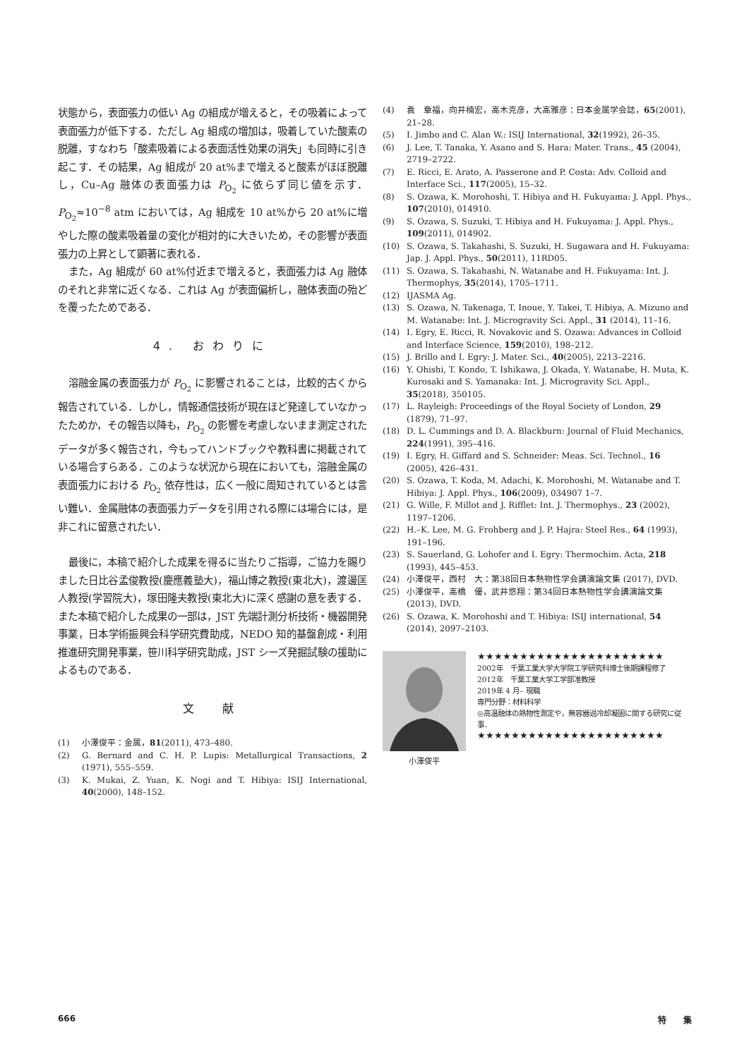状態から，表面張力の低い Ag の組成が増えると，その吸着によって表面張力が低下する．ただし Ag 組成の増加は，吸着していた酸素の脱離，すなわち「酸素吸着による表面活性効果の消失」も同時に引き起こす．その結果，Ag 組成が 20 at%まで増えると酸素がほぼ脱離し，Cu–Ag 融体の表面張力は P<sub>O<sub>2</sub></sub> に依らず同じ値を示す．P<sub>O<sub>2</sub></sub>≈10<sup>−8</sup> atm においては，Ag 組成を 10 at%から 20 at%に増やした際の酸素吸着量の変化が相対的に大きいため，その影響が表面張力の上昇として顕著に表れる．
また，Ag 組成が 60 at%付近まで増えると，表面張力は Ag 融体のそれと非常に近くなる．これは Ag が表面偏析し，融体表面の殆どを覆ったためである．
4. おわりに
溶融金属の表面張力が P<sub>O<sub>2</sub></sub> に影響されることは，比較的古くから報告されている．しかし，情報通信技術が現在ほど発達していなかったためか，その報告以降も，P<sub>O<sub>2</sub></sub> の影響を考慮しないまま測定されたデータが多く報告され，今もってハンドブックや教科書に掲載されている場合すらある．このような状況から現在においても，溶融金属の表面張力における P<sub>O<sub>2</sub></sub> 依存性は，広く一般に周知されているとは言い難い．金属融体の表面張力データを引用される際には場合には，是非これに留意されたい．
最後に，本稿で紹介した成果を得るに当たりご指導，ご協力を賜りました日比谷孟俊教授(慶應義塾大)，福山博之教授(東北大)，渡邊匡人教授(学習院大)，塚田隆夫教授(東北大)に深く感謝の意を表する．また本稿で紹介した成果の一部は，JST 先端計測分析技術・機器開発事業，日本学術振興会科学研究費助成，NEDO 知的基盤創成・利用推進研究開発事業，笹川科学研究助成，JST シーズ発掘試験の援助によるものである．
文　献
(1) 小澤俊平：金属，81(2011), 473–480.
(2) G. Bernard and C. H. P. Lupis: Metallurgical Transactions, 2 (1971), 555–559.
(3) K. Mukai, Z. Yuan, K. Nogi and T. Hibiya: ISIJ International, 40(2000), 148–152.
(4) 袁　章福，向井楠宏，高木克彦，大高雅彦：日本金属学会誌，65(2001), 21–28.
(5) I. Jimbo and C. Alan W.: ISIJ International, 32(1992), 26–35.
(6) J. Lee, T. Tanaka, Y. Asano and S. Hara: Mater. Trans., 45 (2004), 2719–2722.
(7) E. Ricci, E. Arato, A. Passerone and P. Costa: Adv. Colloid and Interface Sci., 117(2005), 15–32.
(8) S. Ozawa, K. Morohoshi, T. Hibiya and H. Fukuyama: J. Appl. Phys., 107(2010), 014910.
(9) S. Ozawa, S. Suzuki, T. Hibiya and H. Fukuyama: J. Appl. Phys., 109(2011), 014902.
(10) S. Ozawa, S. Takahashi, S. Suzuki, H. Sugawara and H. Fukuyama: Jap. J. Appl. Phys., 50(2011), 11RD05.
(11) S. Ozawa, S. Takahashi, N. Watanabe and H. Fukuyama: Int. J. Thermophys, 35(2014), 1705–1711.
(12) IJASMA Ag.
(13) S. Ozawa, N. Takenaga, T. Inoue, Y. Takei, T. Hibiya, A. Mizuno and M. Watanabe: Int. J. Microgravity Sci. Appl., 31 (2014), 11–16.
(14) I. Egry, E. Ricci, R. Novakovic and S. Ozawa: Advances in Colloid and Interface Science, 159(2010), 198–212.
(15) J. Brillo and I. Egry: J. Mater. Sci., 40(2005), 2213–2216.
(16) Y. Ohishi, T. Kondo, T. Ishikawa, J. Okada, Y. Watanabe, H. Muta, K. Kurosaki and S. Yamanaka: Int. J. Microgravity Sci. Appl., 35(2018), 350105.
(17) L. Rayleigh: Proceedings of the Royal Society of London, 29 (1879), 71–97.
(18) D. L. Cummings and D. A. Blackburn: Journal of Fluid Mechanics, 224(1991), 395–416.
(19) I. Egry, H. Giffard and S. Schneider: Meas. Sci. Technol., 16 (2005), 426–431.
(20) S. Ozawa, T. Koda, M. Adachi, K. Morohoshi, M. Watanabe and T. Hibiya: J. Appl. Phys., 106(2009), 034907 1–7.
(21) G. Wille, F. Millot and J. Rifflet: Int. J. Thermophys., 23 (2002), 1197–1206.
(22) H.–K. Lee, M. G. Frohberg and J. P. Hajra: Steel Res., 64 (1993), 191–196.
(23) S. Sauerland, G. Lohofer and I. Egry: Thermochim. Acta, 218 (1993), 445–453.
(24) 小澤俊平，西村　大：第38回日本熱物性学会講演論文集 (2017), DVD.
(25) 小澤俊平，高橋　優，武井悠翔：第34回日本熱物性学会講演論文集(2013), DVD.
(26) S. Ozawa, K. Morohoshi and T. Hibiya: ISIJ international, 54 (2014), 2097–2103.
小澤俊平
★★★★★★★★★★★★★★★★★★★★★★
2002年　千葉工業大学大学院工学研究科博士後期課程修了
2012年　千葉工業大学工学部准教授
2019年 4 月– 現職
専門分野：材料科学
◎高温融体の熱物性測定や，無容器過冷却凝固に関する研究に従事．
★★★★★★★★★★★★★★★★★★★★★★
666 特　　集